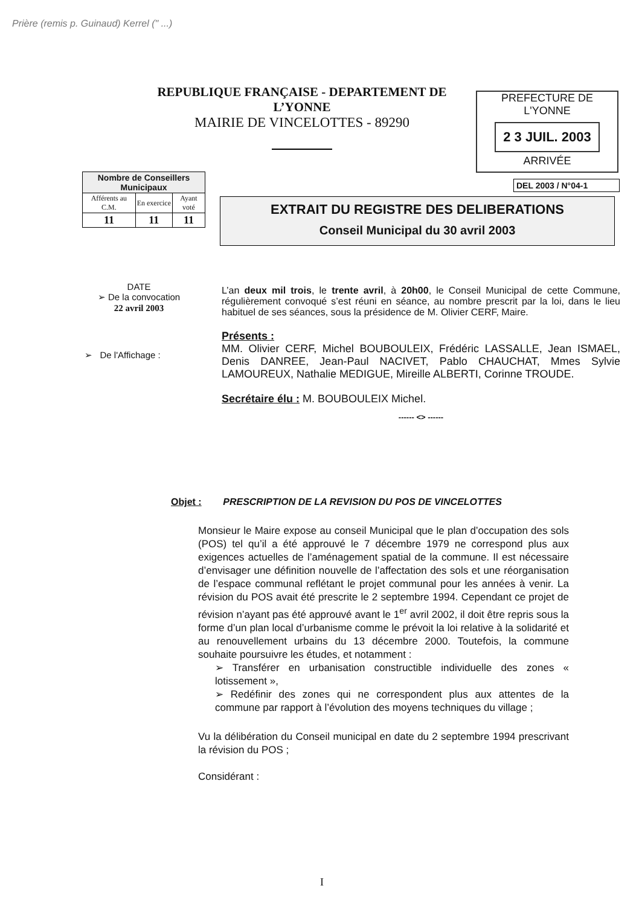Prière (remis p. Guinaud) Kerrel (" ...)
REPUBLIQUE FRANÇAISE - DEPARTEMENT DE L’YONNE
MAIRIE DE VINCELOTTES - 89290
PREFECTURE DE L'YONNE
2 3 JUIL. 2003
ARRIVÉE
| Nombre de Conseillers Municipaux | | |
| --- | --- | --- |
| Afférents au C.M. | En exercice | Ayant voté |
| 11 | 11 | 11 |
DEL 2003 / N°04-1
EXTRAIT DU REGISTRE DES DELIBERATIONS
Conseil Municipal du 30 avril 2003
DATE
➢ De la convocation
22 avril 2003
➢ De l'Affichage :
L’an deux mil trois, le trente avril, à 20h00, le Conseil Municipal de cette Commune, régulièrement convoqué s’est réuni en séance, au nombre prescrit par la loi, dans le lieu habituel de ses séances, sous la présidence de M. Olivier CERF, Maire.
Présents :
MM. Olivier CERF, Michel BOUBOULEIX, Frédéric LASSALLE, Jean ISMAEL, Denis DANREE, Jean-Paul NACIVET, Pablo CHAUCHAT, Mmes Sylvie LAMOUREUX, Nathalie MEDIGUE, Mireille ALBERTI, Corinne TROUDE.
Secrétaire élu : M. BOUBOULEIX Michel.
------ <> ------
Objet : PRESCRIPTION DE LA REVISION DU POS DE VINCELOTTES
Monsieur le Maire expose au conseil Municipal que le plan d’occupation des sols (POS) tel qu’il a été approuvé le 7 décembre 1979 ne correspond plus aux exigences actuelles de l’aménagement spatial de la commune. Il est nécessaire d’envisager une définition nouvelle de l’affectation des sols et une réorganisation de l’espace communal reflétant le projet communal pour les années à venir. La révision du POS avait été prescrite le 2 septembre 1994. Cependant ce projet de révision n’ayant pas été approuvé avant le 1<sup>er</sup> avril 2002, il doit être repris sous la forme d’un plan local d’urbanisme comme le prévoit la loi relative à la solidarité et au renouvellement urbains du 13 décembre 2000. Toutefois, la commune souhaite poursuivre les études, et notamment :
➢ Transférer en urbanisation constructible individuelle des zones « lotissement »,
➢ Redéfinir des zones qui ne correspondent plus aux attentes de la commune par rapport à l’évolution des moyens techniques du village ;
Vu la délibération du Conseil municipal en date du 2 septembre 1994 prescrivant la révision du POS ;
Considérant :
I